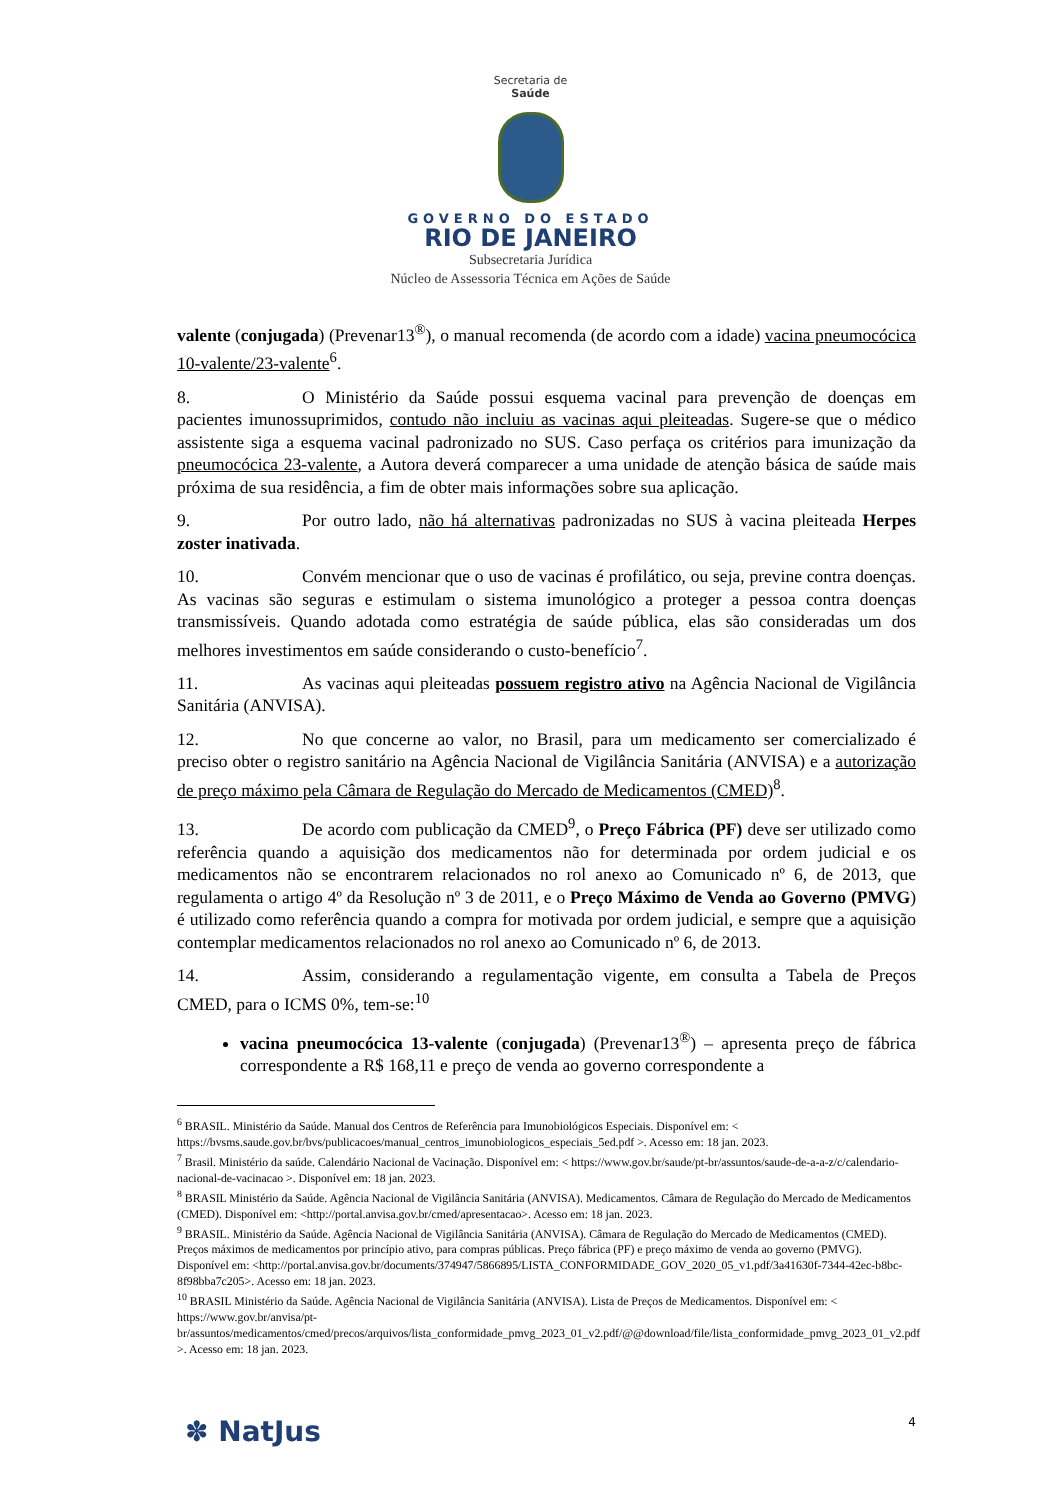Secretaria de
Saúde
GOVERNO DO ESTADO
RIO DE JANEIRO
Subsecretaria Jurídica
Núcleo de Assessoria Técnica em Ações de Saúde
valente (conjugada) (Prevenar13<sup>®</sup>), o manual recomenda (de acordo com a idade) vacina pneumocócica 10-valente/23-valente<sup>6</sup>.
8. O Ministério da Saúde possui esquema vacinal para prevenção de doenças em pacientes imunossuprimidos, contudo não incluiu as vacinas aqui pleiteadas. Sugere-se que o médico assistente siga a esquema vacinal padronizado no SUS. Caso perfaça os critérios para imunização da pneumocócica 23-valente, a Autora deverá comparecer a uma unidade de atenção básica de saúde mais próxima de sua residência, a fim de obter mais informações sobre sua aplicação.
9. Por outro lado, não há alternativas padronizadas no SUS à vacina pleiteada Herpes zoster inativada.
10. Convém mencionar que o uso de vacinas é profilático, ou seja, previne contra doenças. As vacinas são seguras e estimulam o sistema imunológico a proteger a pessoa contra doenças transmissíveis. Quando adotada como estratégia de saúde pública, elas são consideradas um dos melhores investimentos em saúde considerando o custo-benefício<sup>7</sup>.
11. As vacinas aqui pleiteadas possuem registro ativo na Agência Nacional de Vigilância Sanitária (ANVISA).
12. No que concerne ao valor, no Brasil, para um medicamento ser comercializado é preciso obter o registro sanitário na Agência Nacional de Vigilância Sanitária (ANVISA) e a autorização de preço máximo pela Câmara de Regulação do Mercado de Medicamentos (CMED)<sup>8</sup>.
13. De acordo com publicação da CMED<sup>9</sup>, o Preço Fábrica (PF) deve ser utilizado como referência quando a aquisição dos medicamentos não for determinada por ordem judicial e os medicamentos não se encontrarem relacionados no rol anexo ao Comunicado nº 6, de 2013, que regulamenta o artigo 4º da Resolução nº 3 de 2011, e o Preço Máximo de Venda ao Governo (PMVG) é utilizado como referência quando a compra for motivada por ordem judicial, e sempre que a aquisição contemplar medicamentos relacionados no rol anexo ao Comunicado nº 6, de 2013.
14. Assim, considerando a regulamentação vigente, em consulta a Tabela de Preços CMED, para o ICMS 0%, tem-se:<sup>10</sup>
vacina pneumocócica 13-valente (conjugada) (Prevenar13<sup>®</sup>) – apresenta preço de fábrica correspondente a R$ 168,11 e preço de venda ao governo correspondente a
<sup>6</sup> BRASIL. Ministério da Saúde. Manual dos Centros de Referência para Imunobiológicos Especiais. Disponível em: < https://bvsms.saude.gov.br/bvs/publicacoes/manual_centros_imunobiologicos_especiais_5ed.pdf >. Acesso em: 18 jan. 2023.
<sup>7</sup> Brasil. Ministério da saúde. Calendário Nacional de Vacinação. Disponível em: < https://www.gov.br/saude/pt-br/assuntos/saude-de-a-a-z/c/calendario-nacional-de-vacinacao >. Disponível em: 18 jan. 2023.
<sup>8</sup> BRASIL Ministério da Saúde. Agência Nacional de Vigilância Sanitária (ANVISA). Medicamentos. Câmara de Regulação do Mercado de Medicamentos (CMED). Disponível em: <http://portal.anvisa.gov.br/cmed/apresentacao>. Acesso em: 18 jan. 2023.
<sup>9</sup> BRASIL. Ministério da Saúde. Agência Nacional de Vigilância Sanitária (ANVISA). Câmara de Regulação do Mercado de Medicamentos (CMED). Preços máximos de medicamentos por princípio ativo, para compras públicas. Preço fábrica (PF) e preço máximo de venda ao governo (PMVG). Disponível em: <http://portal.anvisa.gov.br/documents/374947/5866895/LISTA_CONFORMIDADE_GOV_2020_05_v1.pdf/3a41630f-7344-42ec-b8bc-8f98bba7c205>. Acesso em: 18 jan. 2023.
<sup>10</sup> BRASIL Ministério da Saúde. Agência Nacional de Vigilância Sanitária (ANVISA). Lista de Preços de Medicamentos. Disponível em: < https://www.gov.br/anvisa/pt-br/assuntos/medicamentos/cmed/precos/arquivos/lista_conformidade_pmvg_2023_01_v2.pdf/@@download/file/lista_conformidade_pmvg_2023_01_v2.pdf >. Acesso em: 18 jan. 2023.
✽ NatJus 4